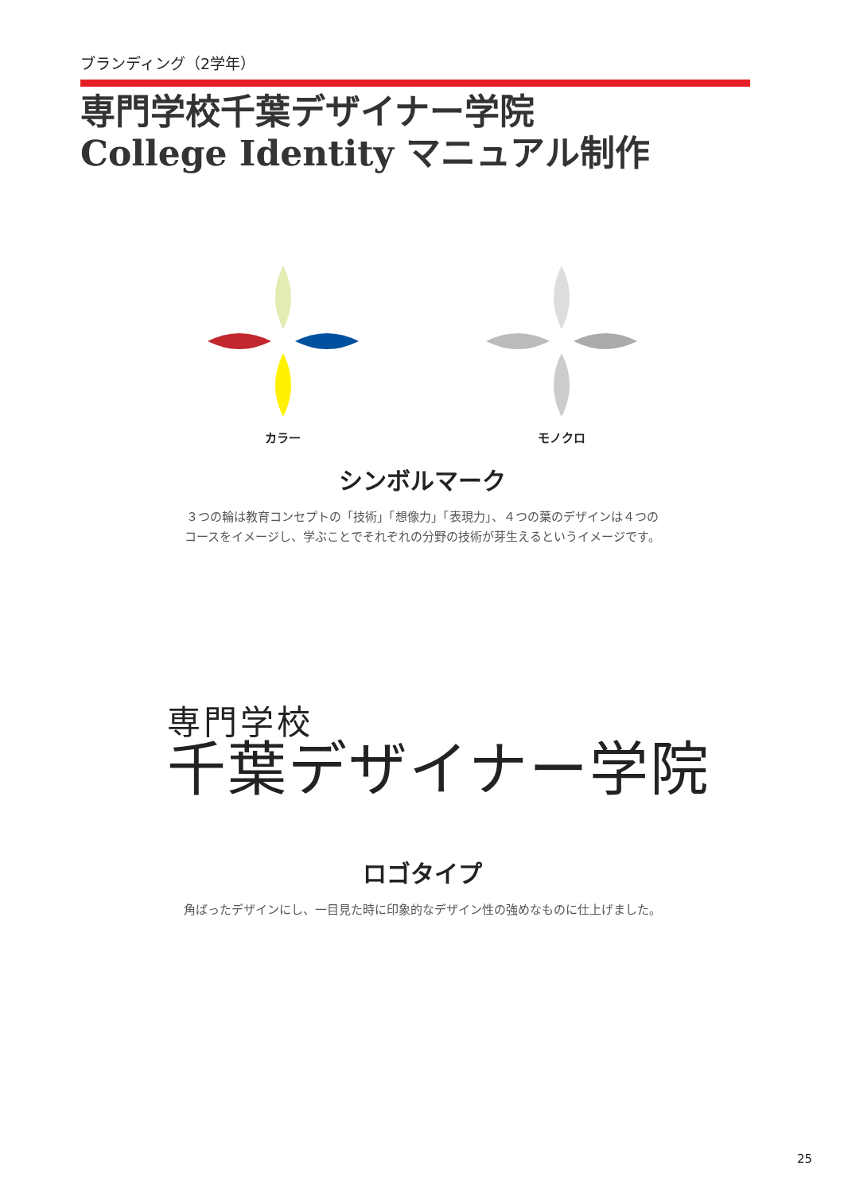ブランディング（2学年）
専門学校千葉デザイナー学院
College Identity マニュアル制作
カラー モノクロ
シンボルマーク
３つの輪は教育コンセプトの「技術」「想像力」「表現力」、４つの葉のデザインは４つのコースをイメージし、学ぶことでそれぞれの分野の技術が芽生えるというイメージです。
専門学校
千葉デザイナー学院
ロゴタイプ
角ばったデザインにし、一目見た時に印象的なデザイン性の強めなものに仕上げました。
25